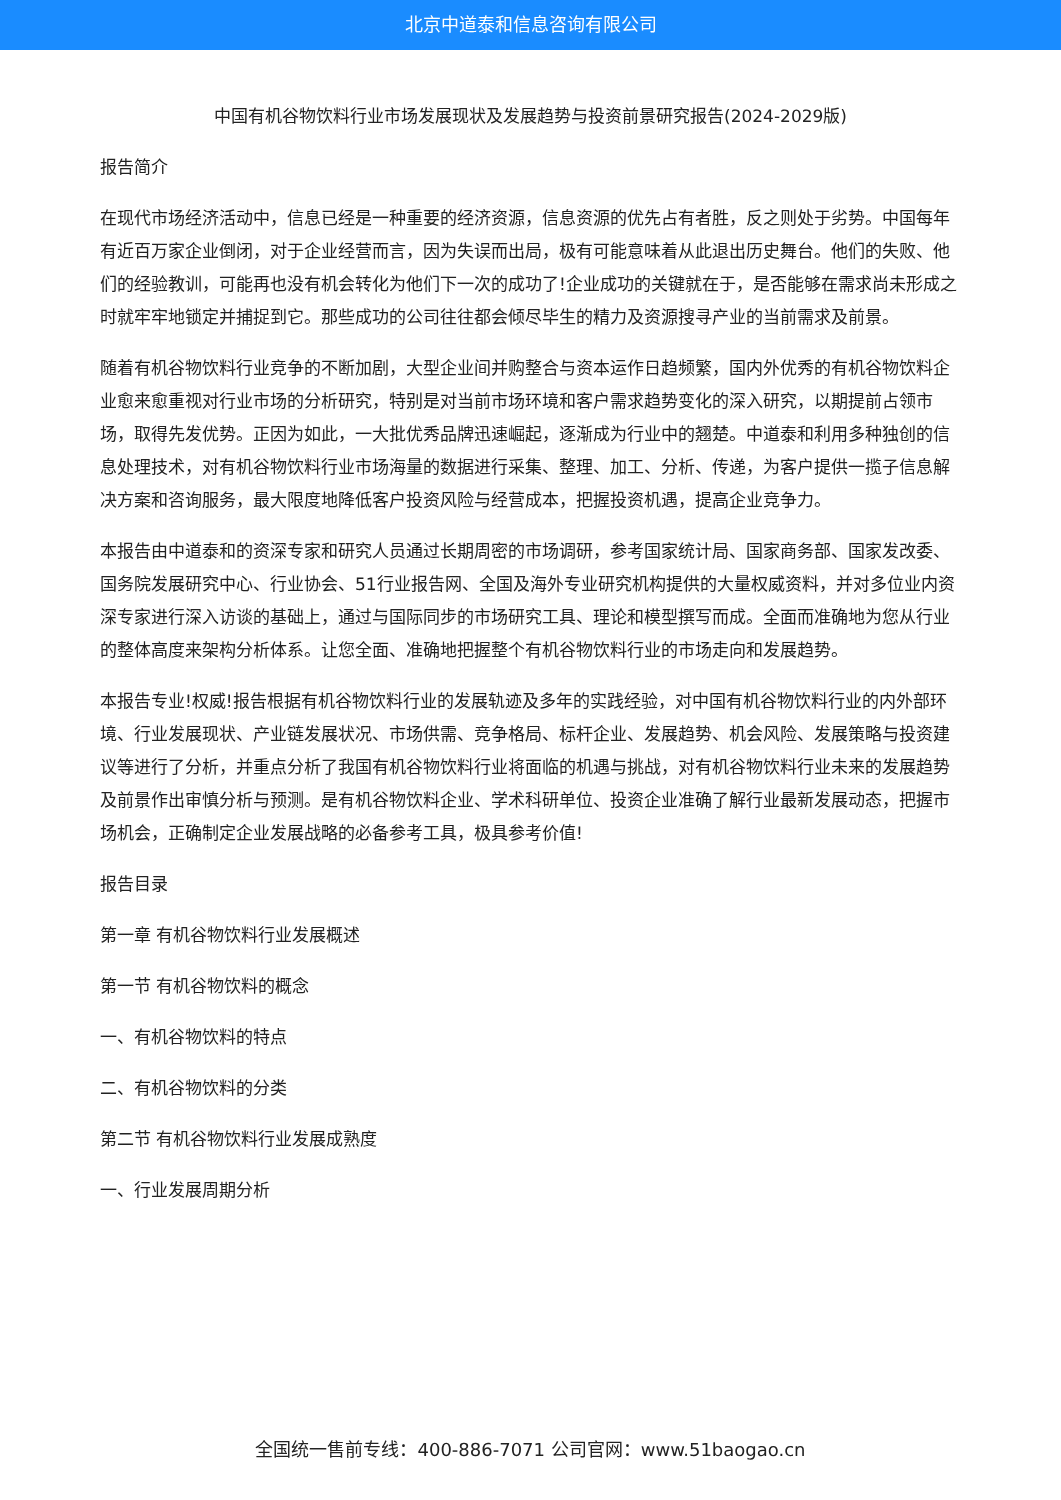北京中道泰和信息咨询有限公司
中国有机谷物饮料行业市场发展现状及发展趋势与投资前景研究报告(2024-2029版)
报告简介
在现代市场经济活动中，信息已经是一种重要的经济资源，信息资源的优先占有者胜，反之则处于劣势。中国每年有近百万家企业倒闭，对于企业经营而言，因为失误而出局，极有可能意味着从此退出历史舞台。他们的失败、他们的经验教训，可能再也没有机会转化为他们下一次的成功了!企业成功的关键就在于，是否能够在需求尚未形成之时就牢牢地锁定并捕捉到它。那些成功的公司往往都会倾尽毕生的精力及资源搜寻产业的当前需求及前景。
随着有机谷物饮料行业竞争的不断加剧，大型企业间并购整合与资本运作日趋频繁，国内外优秀的有机谷物饮料企业愈来愈重视对行业市场的分析研究，特别是对当前市场环境和客户需求趋势变化的深入研究，以期提前占领市场，取得先发优势。正因为如此，一大批优秀品牌迅速崛起，逐渐成为行业中的翘楚。中道泰和利用多种独创的信息处理技术，对有机谷物饮料行业市场海量的数据进行采集、整理、加工、分析、传递，为客户提供一揽子信息解决方案和咨询服务，最大限度地降低客户投资风险与经营成本，把握投资机遇，提高企业竞争力。
本报告由中道泰和的资深专家和研究人员通过长期周密的市场调研，参考国家统计局、国家商务部、国家发改委、国务院发展研究中心、行业协会、51行业报告网、全国及海外专业研究机构提供的大量权威资料，并对多位业内资深专家进行深入访谈的基础上，通过与国际同步的市场研究工具、理论和模型撰写而成。全面而准确地为您从行业的整体高度来架构分析体系。让您全面、准确地把握整个有机谷物饮料行业的市场走向和发展趋势。
本报告专业!权威!报告根据有机谷物饮料行业的发展轨迹及多年的实践经验，对中国有机谷物饮料行业的内外部环境、行业发展现状、产业链发展状况、市场供需、竞争格局、标杆企业、发展趋势、机会风险、发展策略与投资建议等进行了分析，并重点分析了我国有机谷物饮料行业将面临的机遇与挑战，对有机谷物饮料行业未来的发展趋势及前景作出审慎分析与预测。是有机谷物饮料企业、学术科研单位、投资企业准确了解行业最新发展动态，把握市场机会，正确制定企业发展战略的必备参考工具，极具参考价值!
报告目录
第一章 有机谷物饮料行业发展概述
第一节 有机谷物饮料的概念
一、有机谷物饮料的特点
二、有机谷物饮料的分类
第二节 有机谷物饮料行业发展成熟度
一、行业发展周期分析
全国统一售前专线：400-886-7071 公司官网：www.51baogao.cn